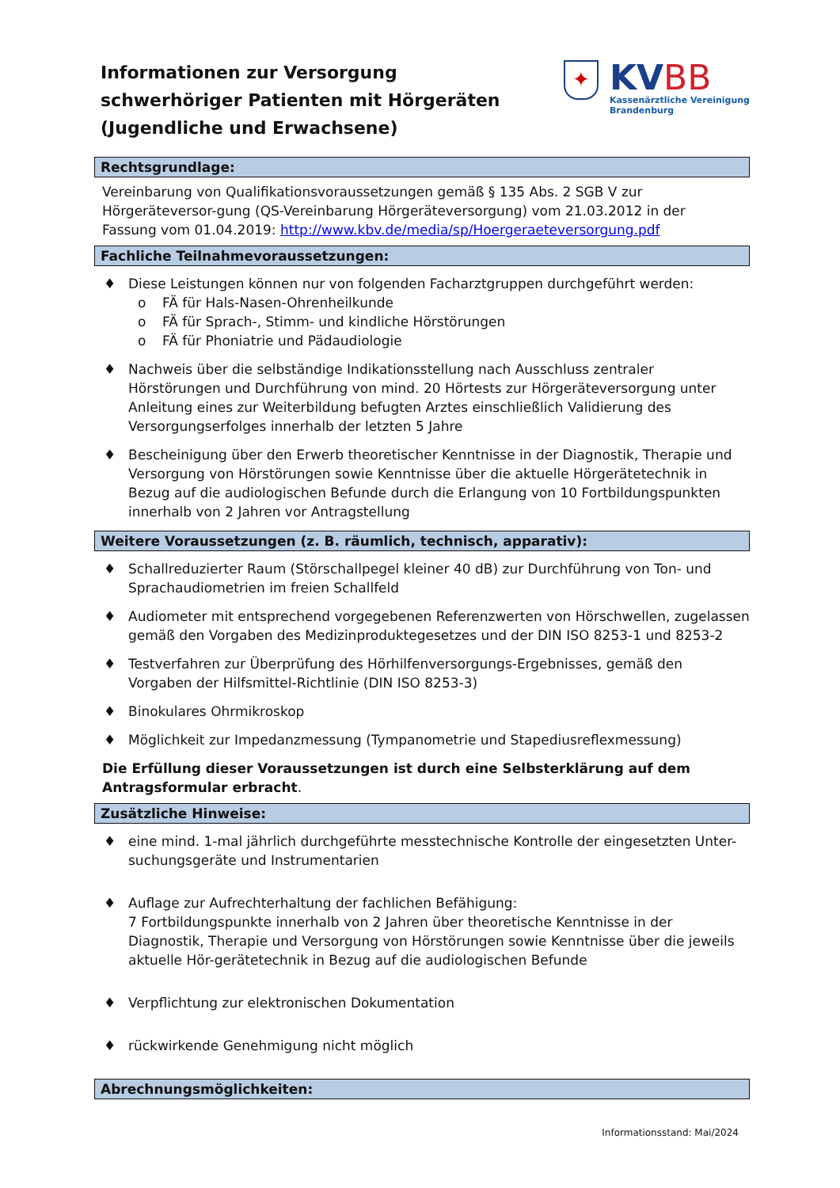Informationen zur Versorgung
schwerhöriger Patienten mit Hörgeräten
(Jugendliche und Erwachsene)
✦
KVBB
Kassenärztliche Vereinigung
Brandenburg
Rechtsgrundlage:
Vereinbarung von Qualifikationsvoraussetzungen gemäß § 135 Abs. 2 SGB V zur Hörgeräteversor-gung (QS-Vereinbarung Hörgeräteversorgung) vom 21.03.2012 in der Fassung vom 01.04.2019: http://www.kbv.de/media/sp/Hoergeraeteversorgung.pdf
Fachliche Teilnahmevoraussetzungen:
♦ Diese Leistungen können nur von folgenden Facharztgruppen durchgeführt werden:
o FÄ für Hals-Nasen-Ohrenheilkunde
o FÄ für Sprach-, Stimm- und kindliche Hörstörungen
o FÄ für Phoniatrie und Pädaudiologie
♦ Nachweis über die selbständige Indikationsstellung nach Ausschluss zentraler Hörstörungen und Durchführung von mind. 20 Hörtests zur Hörgeräteversorgung unter Anleitung eines zur Weiterbildung befugten Arztes einschließlich Validierung des Versorgungserfolges innerhalb der letzten 5 Jahre
♦ Bescheinigung über den Erwerb theoretischer Kenntnisse in der Diagnostik, Therapie und Versorgung von Hörstörungen sowie Kenntnisse über die aktuelle Hörgerätetechnik in Bezug auf die audiologischen Befunde durch die Erlangung von 10 Fortbildungspunkten innerhalb von 2 Jahren vor Antragstellung
Weitere Voraussetzungen (z. B. räumlich, technisch, apparativ):
♦ Schallreduzierter Raum (Störschallpegel kleiner 40 dB) zur Durchführung von Ton- und Sprachaudiometrien im freien Schallfeld
♦ Audiometer mit entsprechend vorgegebenen Referenzwerten von Hörschwellen, zugelassen gemäß den Vorgaben des Medizinproduktegesetzes und der DIN ISO 8253-1 und 8253-2
♦ Testverfahren zur Überprüfung des Hörhilfenversorgungs-Ergebnisses, gemäß den Vorgaben der Hilfsmittel-Richtlinie (DIN ISO 8253-3)
♦ Binokulares Ohrmikroskop
♦ Möglichkeit zur Impedanzmessung (Tympanometrie und Stapediusreflexmessung)
Die Erfüllung dieser Voraussetzungen ist durch eine Selbsterklärung auf dem Antragsformular erbracht.
Zusätzliche Hinweise:
♦ eine mind. 1-mal jährlich durchgeführte messtechnische Kontrolle der eingesetzten Unter-suchungsgeräte und Instrumentarien
♦ Auflage zur Aufrechterhaltung der fachlichen Befähigung:
7 Fortbildungspunkte innerhalb von 2 Jahren über theoretische Kenntnisse in der Diagnostik, Therapie und Versorgung von Hörstörungen sowie Kenntnisse über die jeweils aktuelle Hör-gerätetechnik in Bezug auf die audiologischen Befunde
♦ Verpflichtung zur elektronischen Dokumentation
♦ rückwirkende Genehmigung nicht möglich
Abrechnungsmöglichkeiten:
Informationsstand: Mai/2024